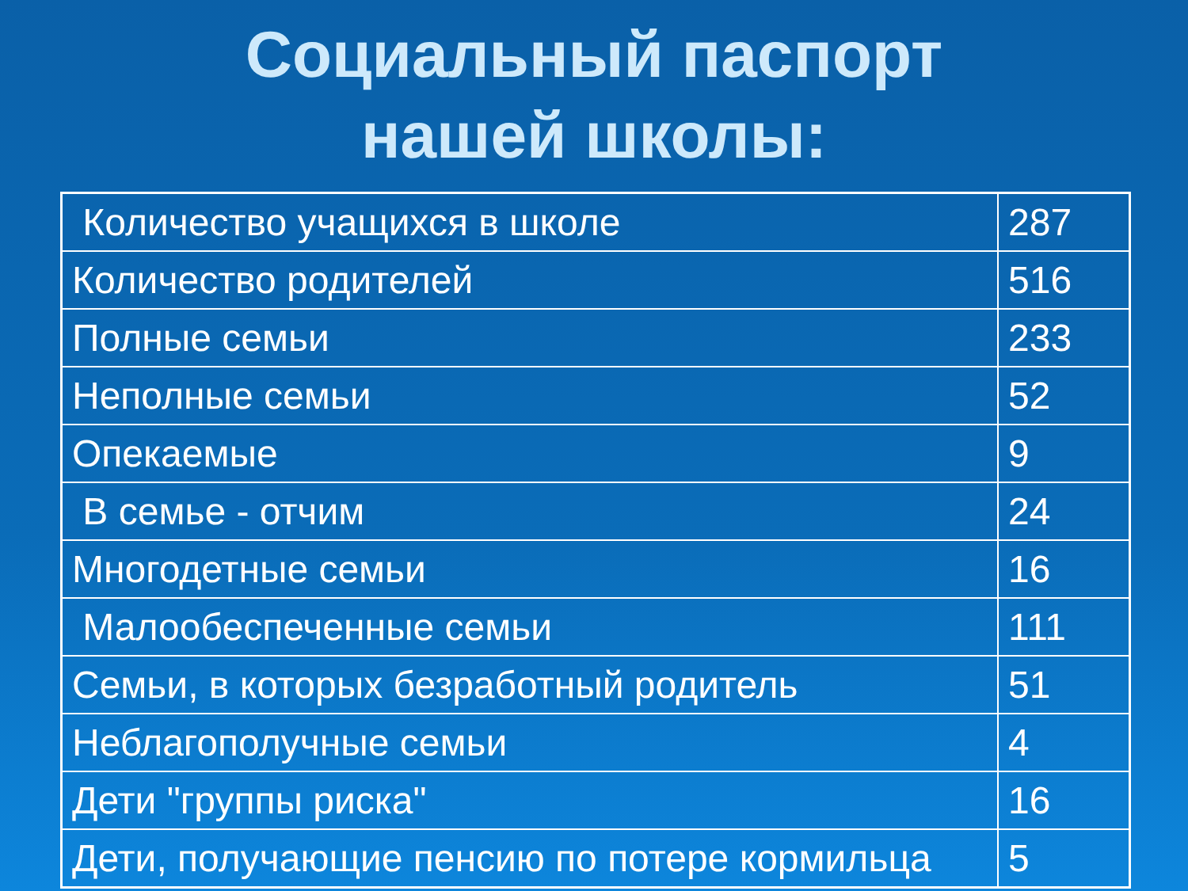Социальный паспорт
нашей школы:
| Количество учащихся в школе | 287 |
| Количество родителей | 516 |
| Полные семьи | 233 |
| Неполные семьи | 52 |
| Опекаемые | 9 |
| В семье - отчим | 24 |
| Многодетные семьи | 16 |
| Малообеспеченные семьи | 111 |
| Семьи, в которых безработный родитель | 51 |
| Неблагополучные семьи | 4 |
| Дети "группы риска" | 16 |
| Дети, получающие пенсию по потере кормильца | 5 |